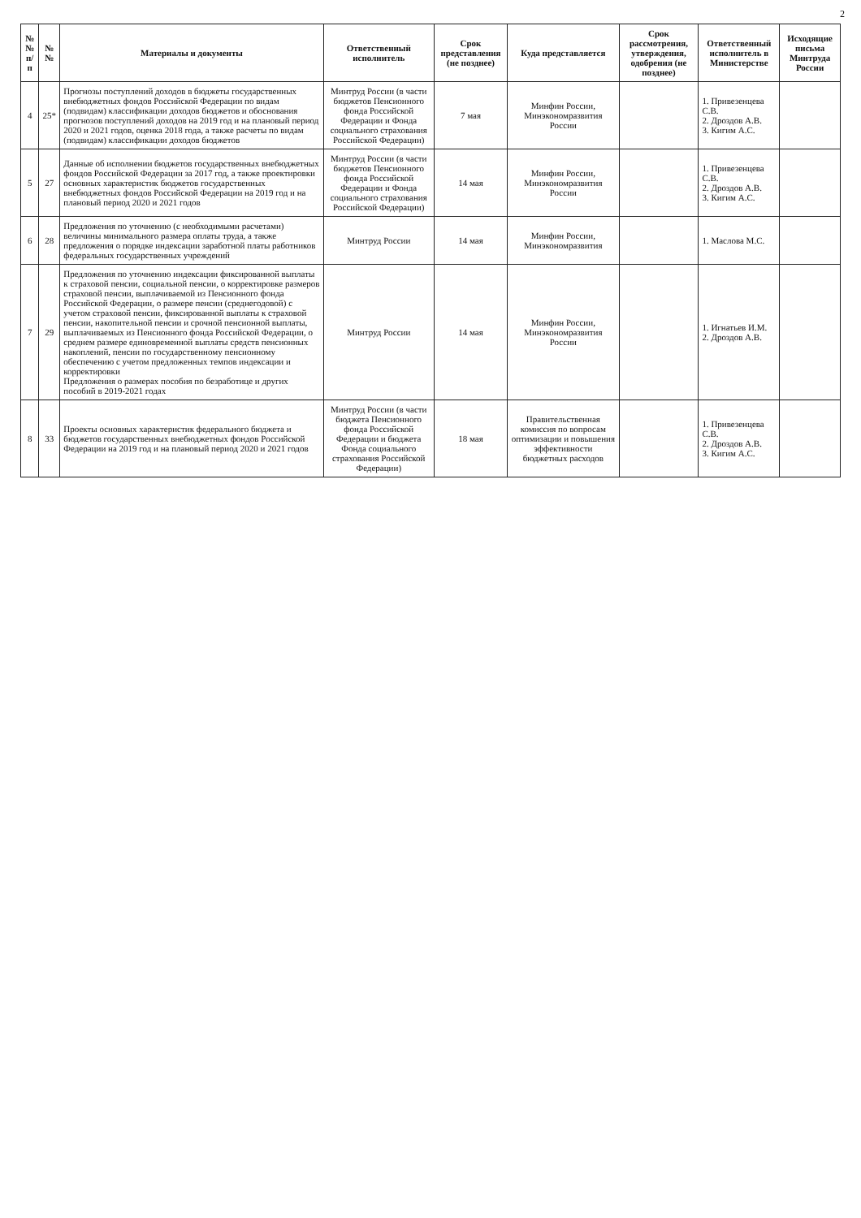2
| №№ п/п | №№ | Материалы и документы | Ответственный исполнитель | Срок представления (не позднее) | Куда представляется | Срок рассмотрения, утверждения, одобрения (не позднее) | Ответственный исполнитель в Министерстве | Исходящие письма Минтруда России |
| --- | --- | --- | --- | --- | --- | --- | --- | --- |
| 4 | 25* | Прогнозы поступлений доходов в бюджеты государственных внебюджетных фондов Российской Федерации по видам (подвидам) классификации доходов бюджетов и обоснования прогнозов поступлений доходов на 2019 год и на плановый период 2020 и 2021 годов, оценка 2018 года, а также расчеты по видам (подвидам) классификации доходов бюджетов | Минтруд России (в части бюджетов Пенсионного фонда Российской Федерации и Фонда социального страхования Российской Федерации) | 7 мая | Минфин России, Минэкономразвития России | | 1. Привезенцева С.В. 2. Дроздов А.В. 3. Кигим А.С. | |
| 5 | 27 | Данные об исполнении бюджетов государственных внебюджетных фондов Российской Федерации за 2017 год, а также проектировки основных характеристик бюджетов государственных внебюджетных фондов Российской Федерации на 2019 год и на плановый период 2020 и 2021 годов | Минтруд России (в части бюджетов Пенсионного фонда Российской Федерации и Фонда социального страхования Российской Федерации) | 14 мая | Минфин России, Минэкономразвития России | | 1. Привезенцева С.В. 2. Дроздов А.В. 3. Кигим А.С. | |
| 6 | 28 | Предложения по уточнению (с необходимыми расчетами) величины минимального размера оплаты труда, а также предложения о порядке индексации заработной платы работников федеральных государственных учреждений | Минтруд России | 14 мая | Минфин России, Минэкономразвития | | 1. Маслова М.С. | |
| 7 | 29 | Предложения по уточнению индексации фиксированной выплаты к страховой пенсии, социальной пенсии, о корректировке размеров страховой пенсии, выплачиваемой из Пенсионного фонда Российской Федерации, о размере пенсии (среднегодовой) с учетом страховой пенсии, фиксированной выплаты к страховой пенсии, накопительной пенсии и срочной пенсионной выплаты, выплачиваемых из Пенсионного фонда Российской Федерации, о среднем размере единовременной выплаты средств пенсионных накоплений, пенсии по государственному пенсионному обеспечению с учетом предложенных темпов индексации и корректировки Предложения о размерах пособия по безработице и других пособий в 2019-2021 годах | Минтруд России | 14 мая | Минфин России, Минэкономразвития России | | 1. Игнатьев И.М. 2. Дроздов А.В. | |
| 8 | 33 | Проекты основных характеристик федерального бюджета и бюджетов государственных внебюджетных фондов Российской Федерации на 2019 год и на плановый период 2020 и 2021 годов | Минтруд России (в части бюджета Пенсионного фонда Российской Федерации и бюджета Фонда социального страхования Российской Федерации) | 18 мая | Правительственная комиссия по вопросам оптимизации и повышения эффективности бюджетных расходов | | 1. Привезенцева С.В. 2. Дроздов А.В. 3. Кигим А.С. | |